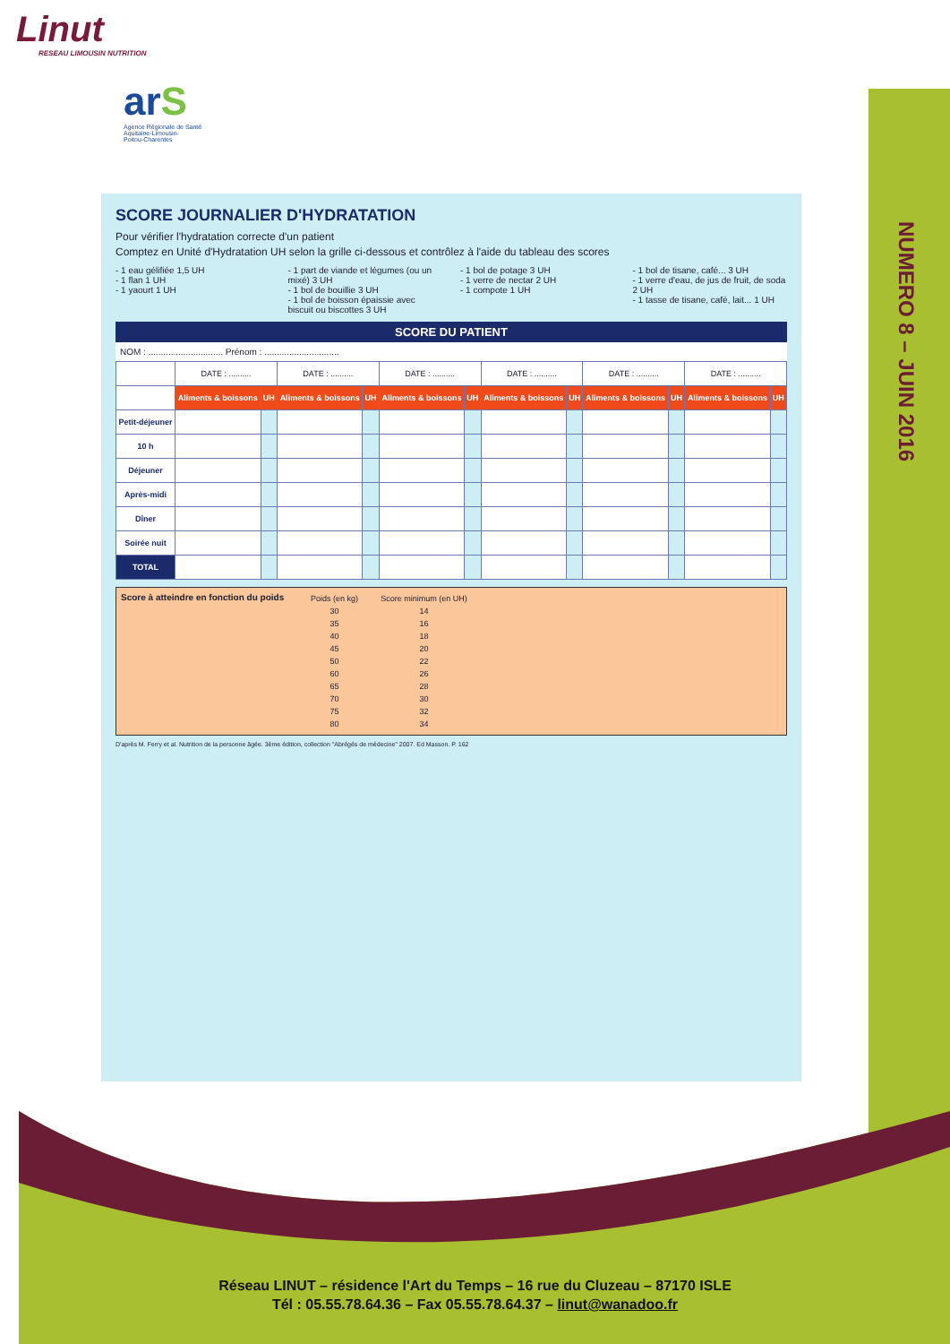Linut
RESEAU LIMOUSIN NUTRITION
arS
Agence Régionale de Santé
Aquitaine-Limousin-
Poitou-Charentes
NUMERO 8 – JUIN 2016
SCORE JOURNALIER D'HYDRATATION
Pour vérifier l'hydratation correcte d'un patient
Comptez en Unité d'Hydratation UH selon la grille ci-dessous et contrôlez à l'aide du tableau des scores
- 1 eau gélifiée 1,5 UH
- 1 flan 1 UH
- 1 yaourt 1 UH
- 1 part de viande et légumes (ou un mixé) 3 UH
- 1 bol de bouillie 3 UH
- 1 bol de boisson épaissie avec biscuit ou biscottes 3 UH
- 1 bol de potage 3 UH
- 1 verre de nectar 2 UH
- 1 compote 1 UH
- 1 bol de tisane, café... 3 UH
- 1 verre d'eau, de jus de fruit, de soda 2 UH
- 1 tasse de tisane, café, lait... 1 UH
SCORE DU PATIENT
NOM : .............................. Prénom : ..............................
| | DATE : .......... | | DATE : .......... | | DATE : .......... | | DATE : .......... | | DATE : .......... | | DATE : .......... | |
| | Aliments & boissons | UH | Aliments & boissons | UH | Aliments & boissons | UH | Aliments & boissons | UH | Aliments & boissons | UH | Aliments & boissons | UH |
| Petit-déjeuner | | | | | | | | | | | | |
| 10 h | | | | | | | | | | | | |
| Déjeuner | | | | | | | | | | | | |
| Après-midi | | | | | | | | | | | | |
| Dîner | | | | | | | | | | | | |
| Soirée nuit | | | | | | | | | | | | |
| TOTAL | | | | | | | | | | | | |
Score à atteindre en fonction du poids
| Poids (en kg) | Score minimum (en UH) |
| 30 | 14 |
| 35 | 16 |
| 40 | 18 |
| 45 | 20 |
| 50 | 22 |
| 60 | 26 |
| 65 | 28 |
| 70 | 30 |
| 75 | 32 |
| 80 | 34 |
D'après M. Ferry et al. Nutrition de la personne âgée. 3ème édition, collection "Abrégés de médecine" 2007. Ed Masson. P. 162
Réseau LINUT – résidence l'Art du Temps – 16 rue du Cluzeau – 87170 ISLE
Tél : 05.55.78.64.36 – Fax 05.55.78.64.37 – linut@wanadoo.fr